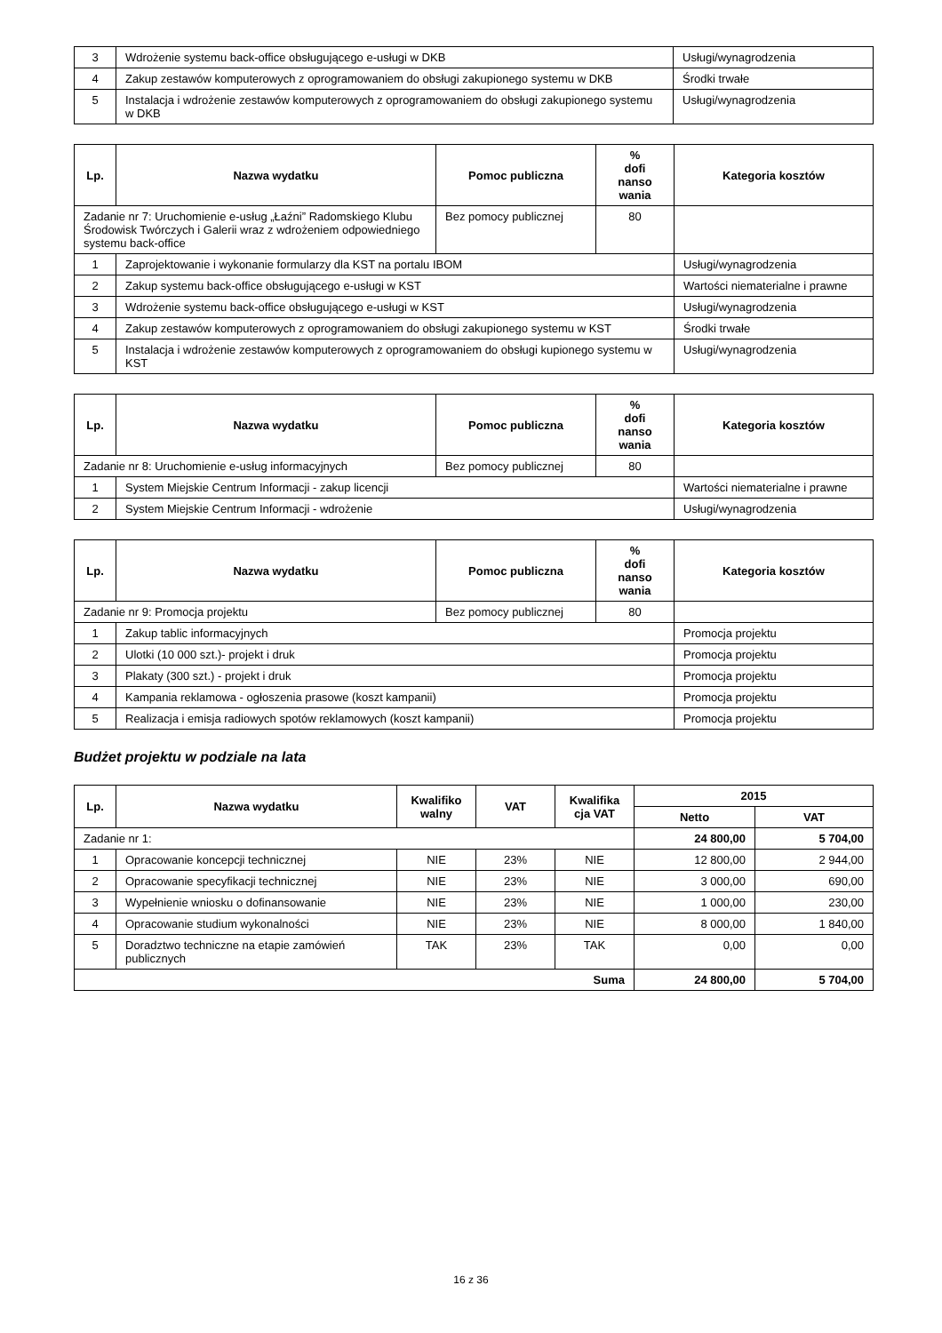| 3 | Wdrożenie systemu back-office obsługującego e-usługi w DKB | Usługi/wynagrodzenia |
| 4 | Zakup zestawów komputerowych z oprogramowaniem do obsługi zakupionego systemu w DKB | Środki trwałe |
| 5 | Instalacja i wdrożenie zestawów komputerowych z oprogramowaniem do obsługi zakupionego systemu w DKB | Usługi/wynagrodzenia |
| Lp. | Nazwa wydatku | Pomoc publiczna | % dofi nanso wania | Kategoria kosztów |
| --- | --- | --- | --- | --- |
| Zadanie nr 7: Uruchomienie e-usług „Łaźni” Radomskiego Klubu Środowisk Twórczych i Galerii wraz z wdrożeniem odpowiedniego systemu back-office | | Bez pomocy publicznej | 80 | |
| 1 | Zaprojektowanie i wykonanie formularzy dla KST na portalu IBOM | | | Usługi/wynagrodzenia |
| 2 | Zakup systemu back-office obsługującego e-usługi w KST | | | Wartości niematerialne i prawne |
| 3 | Wdrożenie systemu back-office obsługującego e-usługi w KST | | | Usługi/wynagrodzenia |
| 4 | Zakup zestawów komputerowych z oprogramowaniem do obsługi zakupionego systemu w KST | | | Środki trwałe |
| 5 | Instalacja i wdrożenie zestawów komputerowych z oprogramowaniem do obsługi kupionego systemu w KST | | | Usługi/wynagrodzenia |
| Lp. | Nazwa wydatku | Pomoc publiczna | % dofi nanso wania | Kategoria kosztów |
| --- | --- | --- | --- | --- |
| Zadanie nr 8: Uruchomienie e-usług informacyjnych | | Bez pomocy publicznej | 80 | |
| 1 | System Miejskie Centrum Informacji - zakup licencji | | | Wartości niematerialne i prawne |
| 2 | System Miejskie Centrum Informacji - wdrożenie | | | Usługi/wynagrodzenia |
| Lp. | Nazwa wydatku | Pomoc publiczna | % dofi nanso wania | Kategoria kosztów |
| --- | --- | --- | --- | --- |
| Zadanie nr 9: Promocja projektu | | Bez pomocy publicznej | 80 | |
| 1 | Zakup tablic informacyjnych | | | Promocja projektu |
| 2 | Ulotki (10 000 szt.)- projekt i druk | | | Promocja projektu |
| 3 | Plakaty (300 szt.) - projekt i druk | | | Promocja projektu |
| 4 | Kampania reklamowa - ogłoszenia prasowe (koszt kampanii) | | | Promocja projektu |
| 5 | Realizacja i emisja radiowych spotów reklamowych (koszt kampanii) | | | Promocja projektu |
Budżet projektu w podziale na lata
| Lp. | Nazwa wydatku | Kwalifiko walny | VAT | Kwalifika cja VAT | 2015 | |
| --- | --- | --- | --- | --- | --- | --- |
| | | | | | Netto | VAT |
| Zadanie nr 1: | | | | | 24 800,00 | 5 704,00 |
| 1 | Opracowanie koncepcji technicznej | NIE | 23% | NIE | 12 800,00 | 2 944,00 |
| 2 | Opracowanie specyfikacji technicznej | NIE | 23% | NIE | 3 000,00 | 690,00 |
| 3 | Wypełnienie wniosku o dofinansowanie | NIE | 23% | NIE | 1 000,00 | 230,00 |
| 4 | Opracowanie studium wykonalności | NIE | 23% | NIE | 8 000,00 | 1 840,00 |
| 5 | Doradztwo techniczne na etapie zamówień publicznych | TAK | 23% | TAK | 0,00 | 0,00 |
| Suma | | | | | 24 800,00 | 5 704,00 |
16 z 36